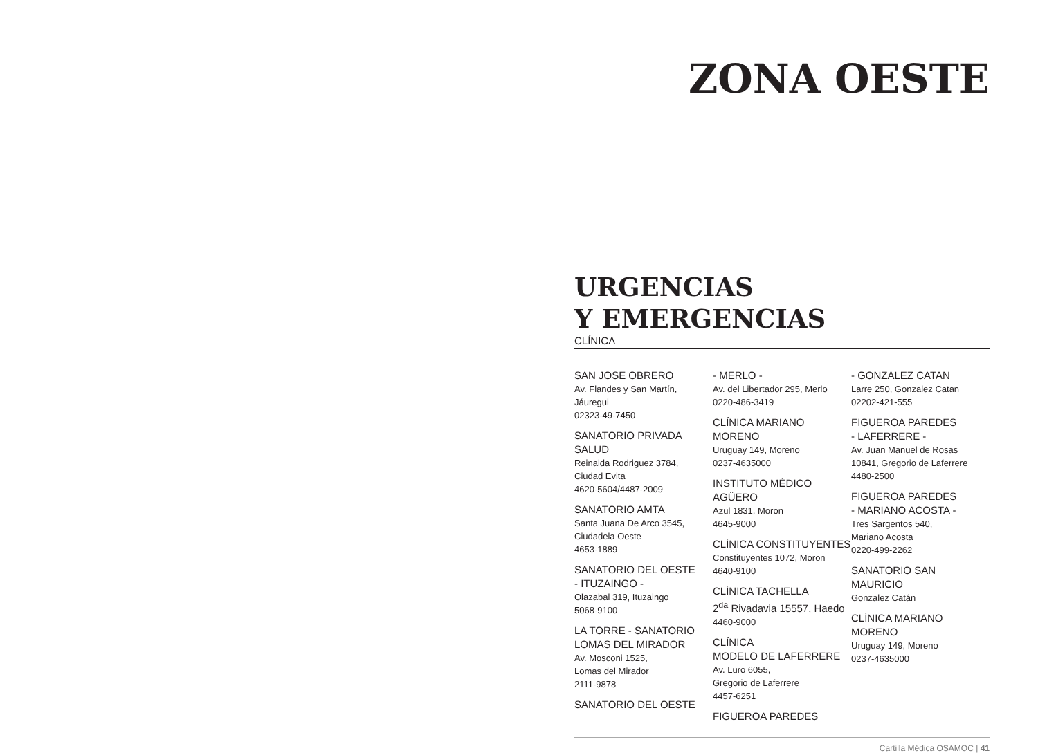ZONA OESTE
URGENCIAS
Y EMERGENCIAS
CLÍNICA
SAN JOSE OBRERO
Av. Flandes y San Martín,
Jáuregui
02323-49-7450
SANATORIO PRIVADA SALUD
Reinalda Rodriguez 3784,
Ciudad Evita
4620-5604/4487-2009
SANATORIO AMTA
Santa Juana De Arco 3545,
Ciudadela Oeste
4653-1889
SANATORIO DEL OESTE
- ITUZAINGO -
Olazabal 319, Ituzaingo
5068-9100
LA TORRE - SANATORIO
LOMAS DEL MIRADOR
Av. Mosconi 1525,
Lomas del Mirador
2111-9878
SANATORIO DEL OESTE
- MERLO -
Av. del Libertador 295, Merlo
0220-486-3419
CLÍNICA MARIANO MORENO
Uruguay 149, Moreno
0237-4635000
INSTITUTO MÉDICO AGÜERO
Azul 1831, Moron
4645-9000
CLÍNICA CONSTITUYENTES
Constituyentes 1072, Moron
4640-9100
CLÍNICA TACHELLA
2<sup>da</sup> Rivadavia 15557, Haedo
4460-9000
CLÍNICA
MODELO DE LAFERRERE
Av. Luro 6055,
Gregorio de Laferrere
4457-6251
FIGUEROA PAREDES
- GONZALEZ CATAN
Larre 250, Gonzalez Catan
02202-421-555
FIGUEROA PAREDES
- LAFERRERE -
Av. Juan Manuel de Rosas
10841, Gregorio de Laferrere
4480-2500
FIGUEROA PAREDES
- MARIANO ACOSTA -
Tres Sargentos 540,
Mariano Acosta
0220-499-2262
SANATORIO SAN MAURICIO
Gonzalez Catán
CLÍNICA MARIANO MORENO
Uruguay 149, Moreno
0237-4635000
Cartilla Médica OSAMOC | 41